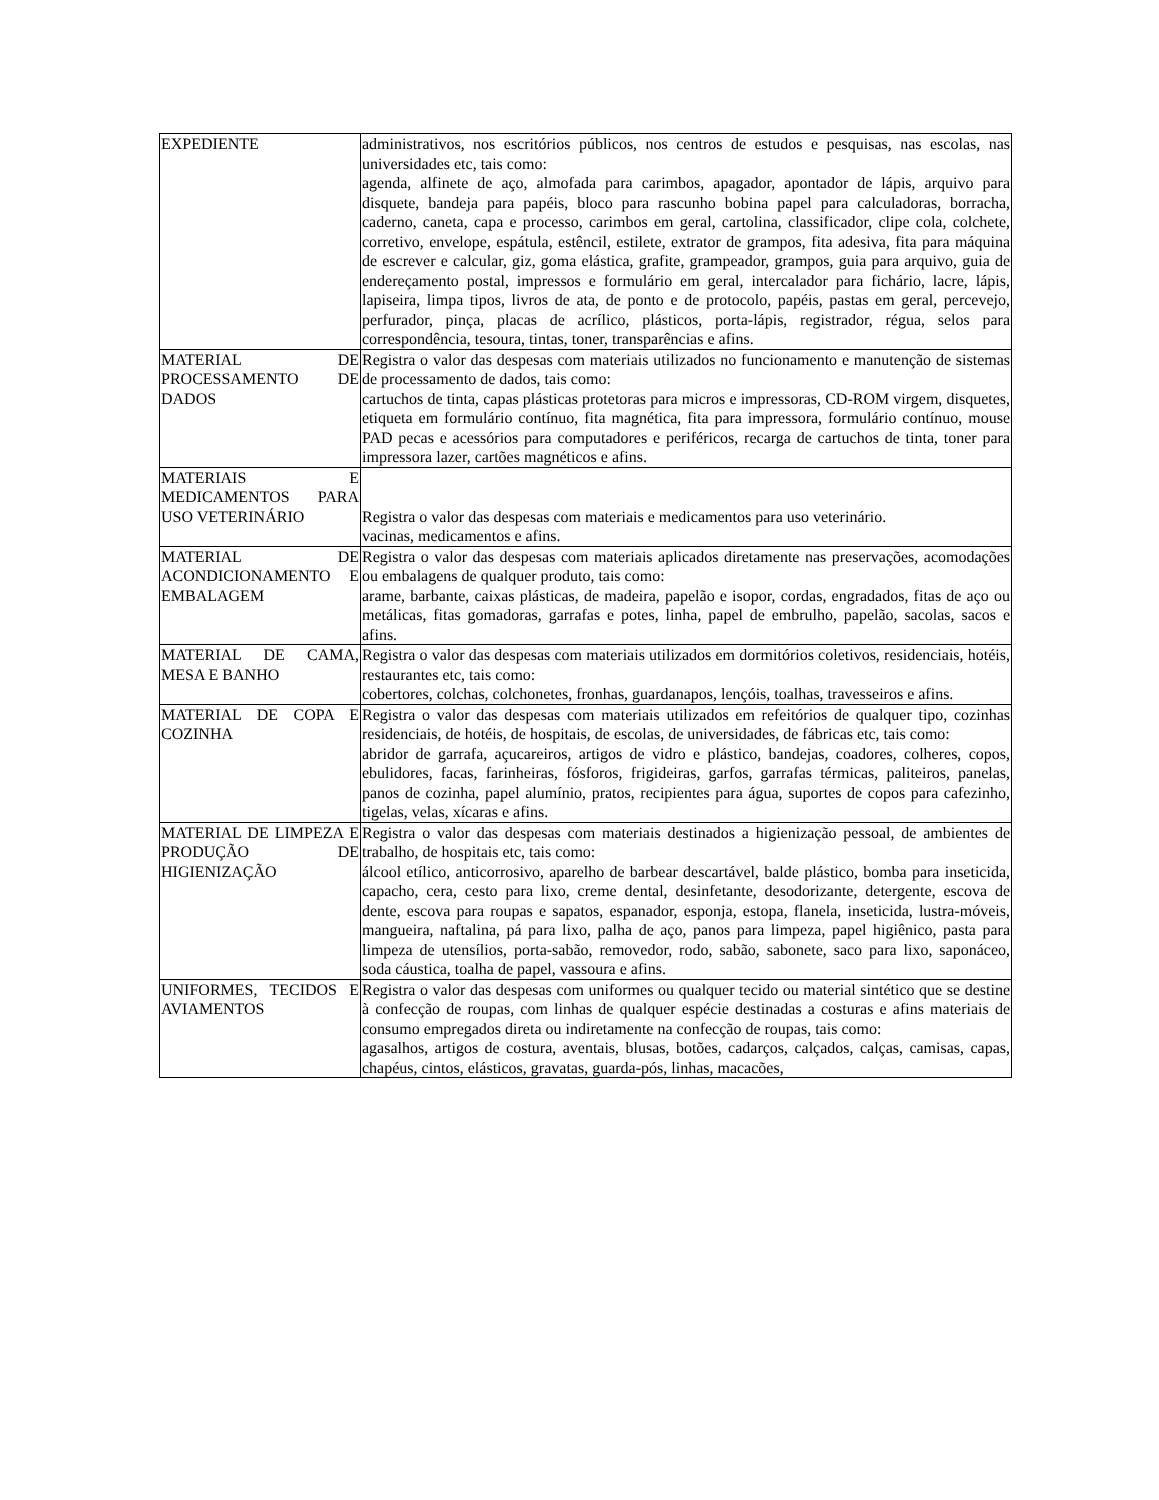| EXPEDIENTE | administrativos, nos escritórios públicos, nos centros de estudos e pesquisas, nas escolas, nas universidades etc, tais como: agenda, alfinete de aço, almofada para carimbos, apagador, apontador de lápis, arquivo para disquete, bandeja para papéis, bloco para rascunho bobina papel para calculadoras, borracha, caderno, caneta, capa e processo, carimbos em geral, cartolina, classificador, clipe cola, colchete, corretivo, envelope, espátula, estêncil, estilete, extrator de grampos, fita adesiva, fita para máquina de escrever e calcular, giz, goma elástica, grafite, grampeador, grampos, guia para arquivo, guia de endereçamento postal, impressos e formulário em geral, intercalador para fichário, lacre, lápis, lapiseira, limpa tipos, livros de ata, de ponto e de protocolo, papéis, pastas em geral, percevejo, perfurador, pinça, placas de acrílico, plásticos, porta-lápis, registrador, régua, selos para correspondência, tesoura, tintas, toner, transparências e afins. |
| MATERIAL DE PROCESSAMENTO DE DADOS | Registra o valor das despesas com materiais utilizados no funcionamento e manutenção de sistemas de processamento de dados, tais como: cartuchos de tinta, capas plásticas protetoras para micros e impressoras, CD-ROM virgem, disquetes, etiqueta em formulário contínuo, fita magnética, fita para impressora, formulário contínuo, mouse PAD pecas e acessórios para computadores e periféricos, recarga de cartuchos de tinta, toner para impressora lazer, cartões magnéticos e afins. |
| MATERIAIS E MEDICAMENTOS PARA USO VETERINÁRIO | Registra o valor das despesas com materiais e medicamentos para uso veterinário. vacinas, medicamentos e afins. |
| MATERIAL DE ACONDICIONAMENTO E EMBALAGEM | Registra o valor das despesas com materiais aplicados diretamente nas preservações, acomodações ou embalagens de qualquer produto, tais como: arame, barbante, caixas plásticas, de madeira, papelão e isopor, cordas, engradados, fitas de aço ou metálicas, fitas gomadoras, garrafas e potes, linha, papel de embrulho, papelão, sacolas, sacos e afins. |
| MATERIAL DE CAMA, MESA E BANHO | Registra o valor das despesas com materiais utilizados em dormitórios coletivos, residenciais, hotéis, restaurantes etc, tais como: cobertores, colchas, colchonetes, fronhas, guardanapos, lençóis, toalhas, travesseiros e afins. |
| MATERIAL DE COPA E COZINHA | Registra o valor das despesas com materiais utilizados em refeitórios de qualquer tipo, cozinhas residenciais, de hotéis, de hospitais, de escolas, de universidades, de fábricas etc, tais como: abridor de garrafa, açucareiros, artigos de vidro e plástico, bandejas, coadores, colheres, copos, ebulidores, facas, farinheiras, fósforos, frigideiras, garfos, garrafas térmicas, paliteiros, panelas, panos de cozinha, papel alumínio, pratos, recipientes para água, suportes de copos para cafezinho, tigelas, velas, xícaras e afins. |
| MATERIAL DE LIMPEZA E PRODUÇÃO DE HIGIENIZAÇÃO | Registra o valor das despesas com materiais destinados a higienização pessoal, de ambientes de trabalho, de hospitais etc, tais como: álcool etílico, anticorrosivo, aparelho de barbear descartável, balde plástico, bomba para inseticida, capacho, cera, cesto para lixo, creme dental, desinfetante, desodorizante, detergente, escova de dente, escova para roupas e sapatos, espanador, esponja, estopa, flanela, inseticida, lustra-móveis, mangueira, naftalina, pá para lixo, palha de aço, panos para limpeza, papel higiênico, pasta para limpeza de utensílios, porta-sabão, removedor, rodo, sabão, sabonete, saco para lixo, saponáceo, soda cáustica, toalha de papel, vassoura e afins. |
| UNIFORMES, TECIDOS E AVIAMENTOS | Registra o valor das despesas com uniformes ou qualquer tecido ou material sintético que se destine à confecção de roupas, com linhas de qualquer espécie destinadas a costuras e afins materiais de consumo empregados direta ou indiretamente na confecção de roupas, tais como: agasalhos, artigos de costura, aventais, blusas, botões, cadarços, calçados, calças, camisas, capas, chapéus, cintos, elásticos, gravatas, guarda-pós, linhas, macacões, |